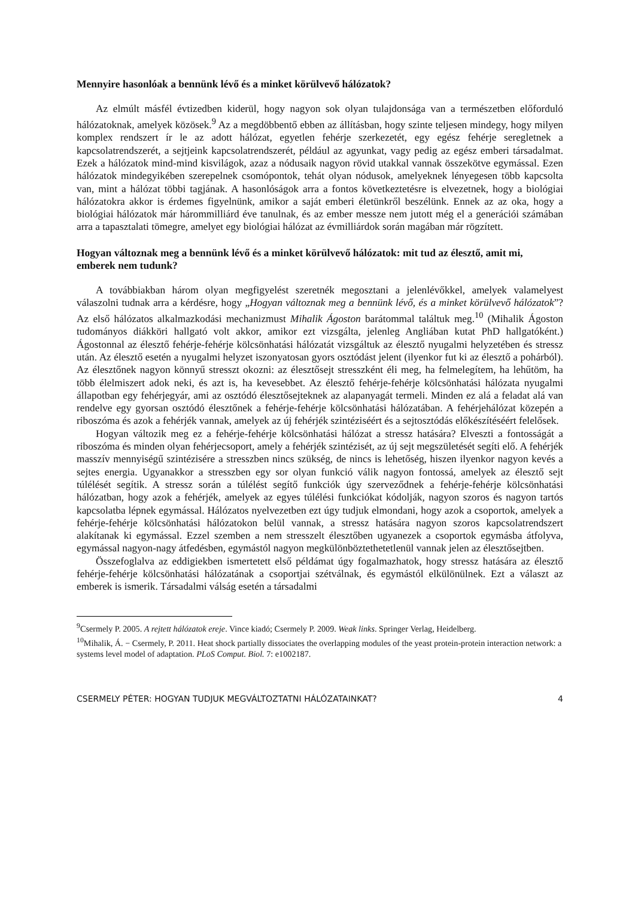Mennyire hasonlóak a bennünk lévő és a minket körülvevő hálózatok?
Az elmúlt másfél évtizedben kiderül, hogy nagyon sok olyan tulajdonsága van a természetben előforduló hálózatoknak, amelyek közösek.<sup>9</sup> Az a megdöbbentő ebben az állításban, hogy szinte teljesen mindegy, hogy milyen komplex rendszert ír le az adott hálózat, egyetlen fehérje szerkezetét, egy egész fehérje seregletnek a kapcsolatrendszerét, a sejtjeink kapcsolatrendszerét, például az agyunkat, vagy pedig az egész emberi társadalmat. Ezek a hálózatok mind-mind kisvilágok, azaz a nódusaik nagyon rövid utakkal vannak összekötve egymással. Ezen hálózatok mindegyikében szerepelnek csomópontok, tehát olyan nódusok, amelyeknek lényegesen több kapcsolta van, mint a hálózat többi tagjának. A hasonlóságok arra a fontos következtetésre is elvezetnek, hogy a biológiai hálózatokra akkor is érdemes figyelnünk, amikor a saját emberi életünkről beszélünk. Ennek az az oka, hogy a biológiai hálózatok már hárommilliárd éve tanulnak, és az ember messze nem jutott még el a generációi számában arra a tapasztalati tömegre, amelyet egy biológiai hálózat az évmilliárdok során magában már rögzített.
Hogyan változnak meg a bennünk lévő és a minket körülvevő hálózatok: mit tud az élesztő, amit mi, emberek nem tudunk?
A továbbiakban három olyan megfigyelést szeretnék megosztani a jelenlévőkkel, amelyek valamelyest válaszolni tudnak arra a kérdésre, hogy „Hogyan változnak meg a bennünk lévő, és a minket körülvevő hálózatok”? Az első hálózatos alkalmazkodási mechanizmust Mihalik Ágoston barátommal találtuk meg.<sup>10</sup> (Mihalik Ágoston tudományos diákköri hallgató volt akkor, amikor ezt vizsgálta, jelenleg Angliában kutat PhD hallgatóként.) Ágostonnal az élesztő fehérje-fehérje kölcsönhatási hálózatát vizsgáltuk az élesztő nyugalmi helyzetében és stressz után. Az élesztő esetén a nyugalmi helyzet iszonyatosan gyors osztódást jelent (ilyenkor fut ki az élesztő a pohárból). Az élesztőnek nagyon könnyű stresszt okozni: az élesztősejt stresszként éli meg, ha felmelegítem, ha lehűtöm, ha több élelmiszert adok neki, és azt is, ha kevesebbet. Az élesztő fehérje-fehérje kölcsönhatási hálózata nyugalmi állapotban egy fehérjegyár, ami az osztódó élesztősejteknek az alapanyagát termeli. Minden ez alá a feladat alá van rendelve egy gyorsan osztódó élesztőnek a fehérje-fehérje kölcsönhatási hálózatában. A fehérjehálózat közepén a riboszóma és azok a fehérjék vannak, amelyek az új fehérjék szintéziséért és a sejtosztódás előkészítéséért felelősek.
Hogyan változik meg ez a fehérje-fehérje kölcsönhatási hálózat a stressz hatására? Elveszti a fontosságát a riboszóma és minden olyan fehérjecsoport, amely a fehérjék szintézisét, az új sejt megszületését segíti elő. A fehérjék masszív mennyiségű szintézisére a stresszben nincs szükség, de nincs is lehetőség, hiszen ilyenkor nagyon kevés a sejtes energia. Ugyanakkor a stresszben egy sor olyan funkció válik nagyon fontossá, amelyek az élesztő sejt túlélését segítik. A stressz során a túlélést segítő funkciók úgy szerveződnek a fehérje-fehérje kölcsönhatási hálózatban, hogy azok a fehérjék, amelyek az egyes túlélési funkciókat kódolják, nagyon szoros és nagyon tartós kapcsolatba lépnek egymással. Hálózatos nyelvezetben ezt úgy tudjuk elmondani, hogy azok a csoportok, amelyek a fehérje-fehérje kölcsönhatási hálózatokon belül vannak, a stressz hatására nagyon szoros kapcsolatrendszert alakítanak ki egymással. Ezzel szemben a nem stresszelt élesztőben ugyanezek a csoportok egymásba átfolyva, egymással nagyon-nagy átfedésben, egymástól nagyon megkülönböztethetetlenül vannak jelen az élesztősejtben.
Összefoglalva az eddigiekben ismertetett első példámat úgy fogalmazhatok, hogy stressz hatására az élesztő fehérje-fehérje kölcsönhatási hálózatának a csoportjai szétválnak, és egymástól elkülönülnek. Ezt a választ az emberek is ismerik. Társadalmi válság esetén a társadalmi
<sup>9</sup> Csermely P. 2005. A rejtett hálózatok ereje. Vince kiadó; Csermely P. 2009. Weak links. Springer Verlag, Heidelberg.
<sup>10</sup> Mihalik, Á. − Csermely, P. 2011. Heat shock partially dissociates the overlapping modules of the yeast protein-protein interaction network: a systems level model of adaptation. PLoS Comput. Biol. 7: e1002187.
CSERMELY PÉTER: HOGYAN TUDJUK MEGVÁLTOZTATNI HÁLÓZATAINKAT? 4